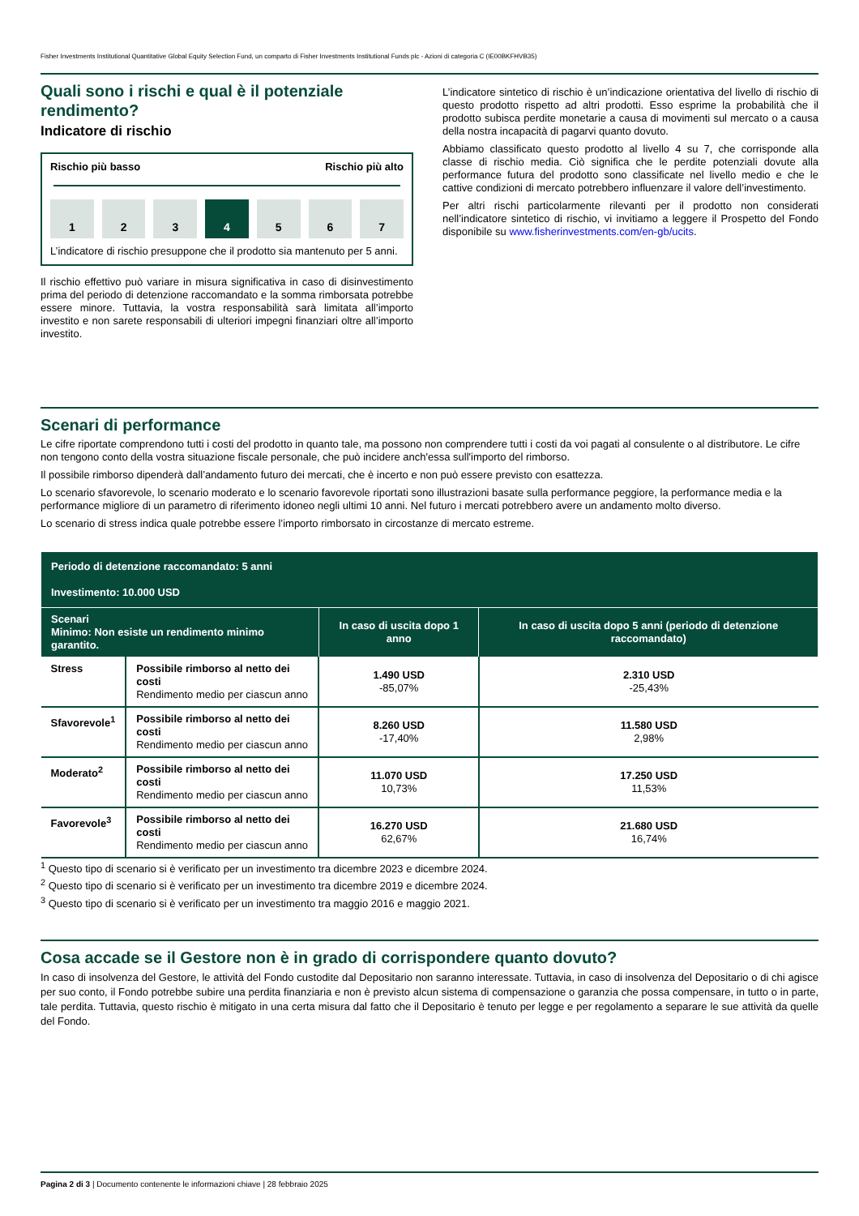Fisher Investments Institutional Quantitative Global Equity Selection Fund, un comparto di Fisher Investments Institutional Funds plc - Azioni di categoria C (IE00BKFHVB35)
Quali sono i rischi e qual è il potenziale rendimento?
Indicatore di rischio
Rischio più basso Rischio più alto
1 2 3 4 5 6 7
L’indicatore di rischio presuppone che il prodotto sia mantenuto per 5 anni.
Il rischio effettivo può variare in misura significativa in caso di disinvestimento prima del periodo di detenzione raccomandato e la somma rimborsata potrebbe essere minore. Tuttavia, la vostra responsabilità sarà limitata all’importo investito e non sarete responsabili di ulteriori impegni finanziari oltre all’importo investito.
L’indicatore sintetico di rischio è un’indicazione orientativa del livello di rischio di questo prodotto rispetto ad altri prodotti. Esso esprime la probabilità che il prodotto subisca perdite monetarie a causa di movimenti sul mercato o a causa della nostra incapacità di pagarvi quanto dovuto.
Abbiamo classificato questo prodotto al livello 4 su 7, che corrisponde alla classe di rischio media. Ciò significa che le perdite potenziali dovute alla performance futura del prodotto sono classificate nel livello medio e che le cattive condizioni di mercato potrebbero influenzare il valore dell’investimento.
Per altri rischi particolarmente rilevanti per il prodotto non considerati nell’indicatore sintetico di rischio, vi invitiamo a leggere il Prospetto del Fondo disponibile su www.fisherinvestments.com/en-gb/ucits.
Scenari di performance
Le cifre riportate comprendono tutti i costi del prodotto in quanto tale, ma possono non comprendere tutti i costi da voi pagati al consulente o al distributore. Le cifre non tengono conto della vostra situazione fiscale personale, che può incidere anch'essa sull'importo del rimborso.
Il possibile rimborso dipenderà dall’andamento futuro dei mercati, che è incerto e non può essere previsto con esattezza.
Lo scenario sfavorevole, lo scenario moderato e lo scenario favorevole riportati sono illustrazioni basate sulla performance peggiore, la performance media e la performance migliore di un parametro di riferimento idoneo negli ultimi 10 anni. Nel futuro i mercati potrebbero avere un andamento molto diverso.
Lo scenario di stress indica quale potrebbe essere l’importo rimborsato in circostanze di mercato estreme.
| Periodo di detenzione raccomandato: 5 anni Investimento: 10.000 USD | | | |
| --- | --- | --- | --- |
| Scenari Minimo: Non esiste un rendimento minimo garantito. | | In caso di uscita dopo 1 anno | In caso di uscita dopo 5 anni (periodo di detenzione raccomandato) |
| Stress | Possibile rimborso al netto dei costi Rendimento medio per ciascun anno | 1.490 USD -85,07% | 2.310 USD -25,43% |
| Sfavorevole<sup>1</sup> | Possibile rimborso al netto dei costi Rendimento medio per ciascun anno | 8.260 USD -17,40% | 11.580 USD 2,98% |
| Moderato<sup>2</sup> | Possibile rimborso al netto dei costi Rendimento medio per ciascun anno | 11.070 USD 10,73% | 17.250 USD 11,53% |
| Favorevole<sup>3</sup> | Possibile rimborso al netto dei costi Rendimento medio per ciascun anno | 16.270 USD 62,67% | 21.680 USD 16,74% |
<sup>1</sup> Questo tipo di scenario si è verificato per un investimento tra dicembre 2023 e dicembre 2024.
<sup>2</sup> Questo tipo di scenario si è verificato per un investimento tra dicembre 2019 e dicembre 2024.
<sup>3</sup> Questo tipo di scenario si è verificato per un investimento tra maggio 2016 e maggio 2021.
Cosa accade se il Gestore non è in grado di corrispondere quanto dovuto?
In caso di insolvenza del Gestore, le attività del Fondo custodite dal Depositario non saranno interessate. Tuttavia, in caso di insolvenza del Depositario o di chi agisce per suo conto, il Fondo potrebbe subire una perdita finanziaria e non è previsto alcun sistema di compensazione o garanzia che possa compensare, in tutto o in parte, tale perdita. Tuttavia, questo rischio è mitigato in una certa misura dal fatto che il Depositario è tenuto per legge e per regolamento a separare le sue attività da quelle del Fondo.
Pagina 2 di 3 | Documento contenente le informazioni chiave | 28 febbraio 2025